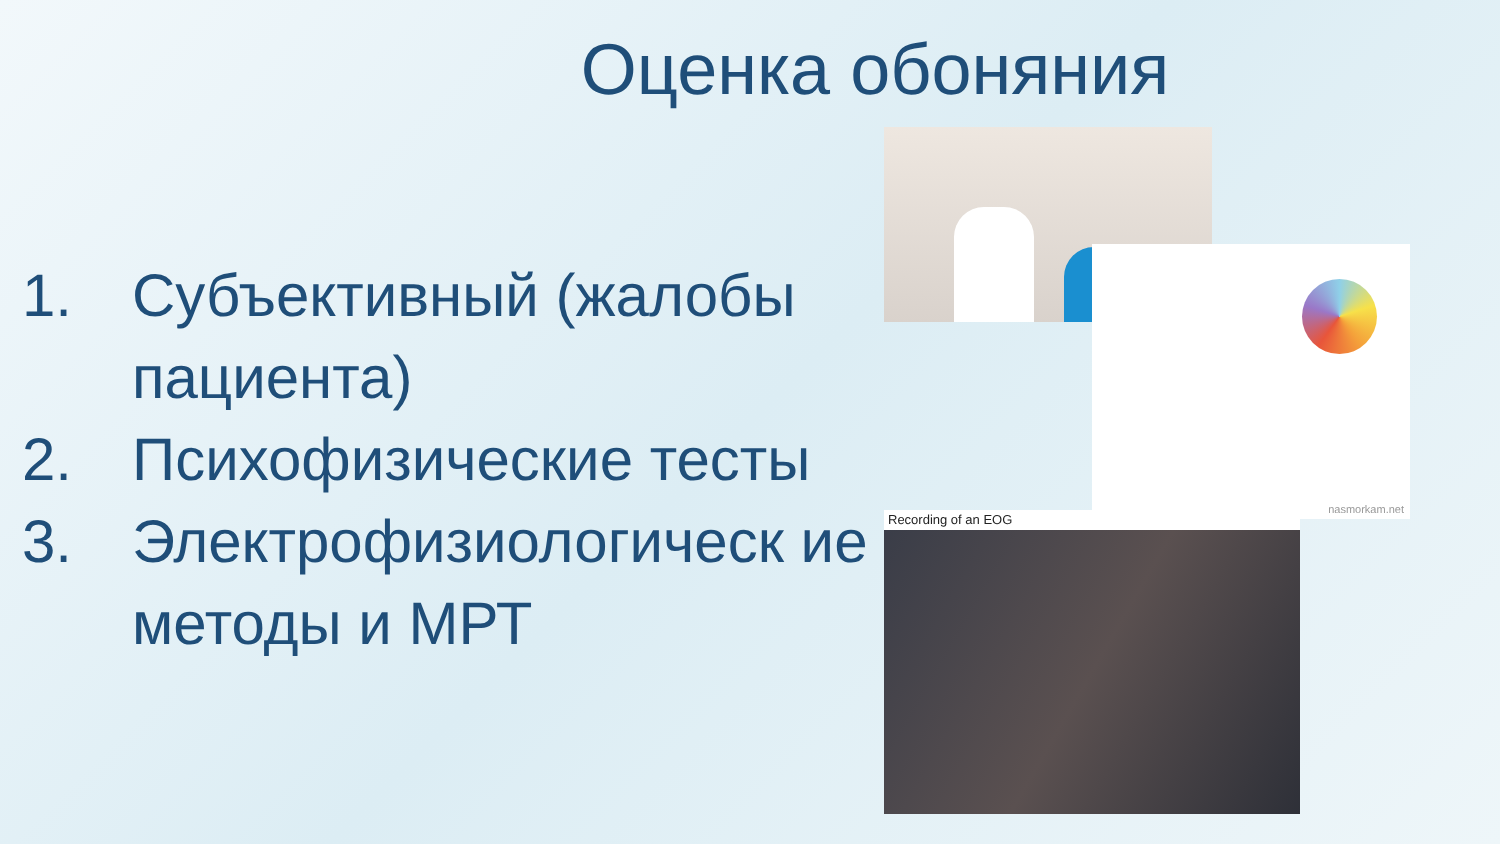Оценка обоняния
1. Субъективный (жалобы пациента)
2. Психофизические тесты
3. Электрофизиологическ ие методы и МРТ
nasmorkam.net
Recording of an EOG